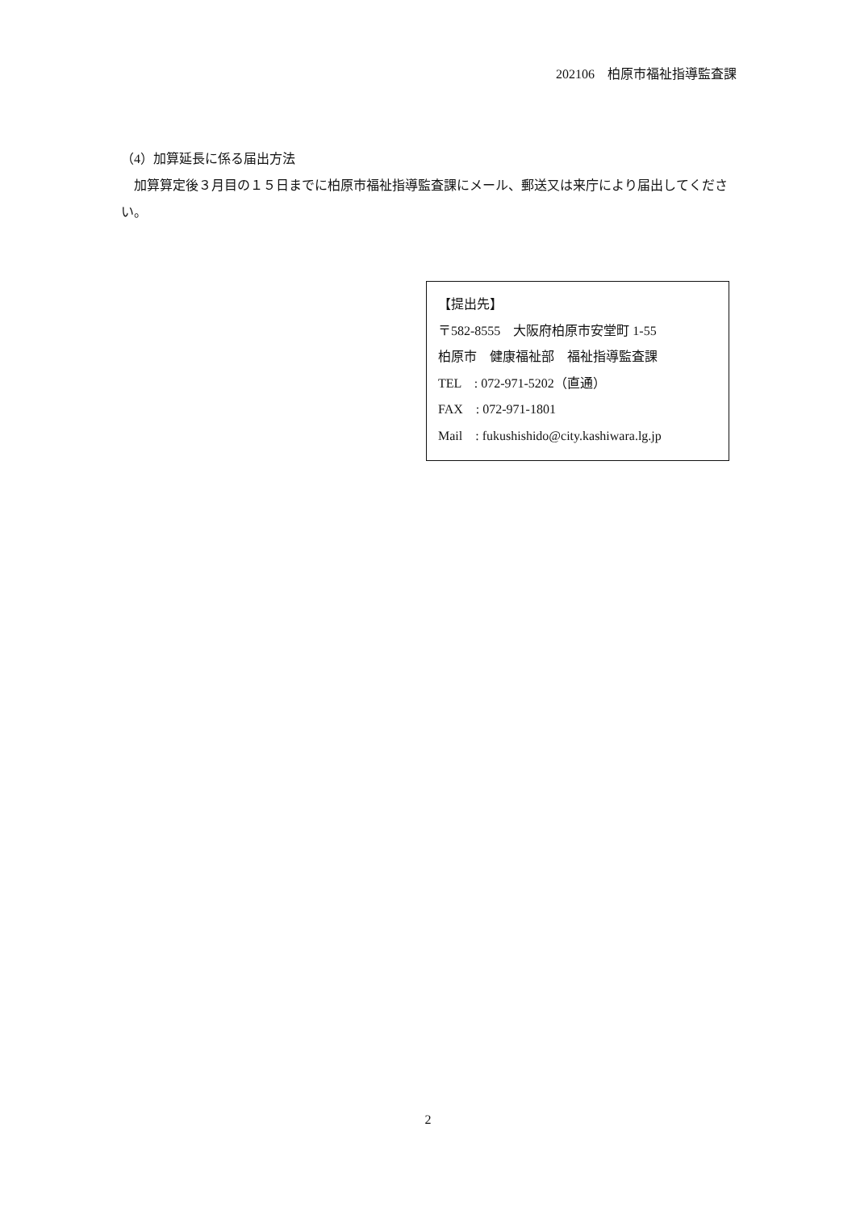202106　柏原市福祉指導監査課
（4）加算延長に係る届出方法
　加算算定後３月目の１５日までに柏原市福祉指導監査課にメール、郵送又は来庁により届出してください。
【提出先】
〒582-8555　大阪府柏原市安堂町 1-55
柏原市　健康福祉部　福祉指導監査課
TEL　: 072-971-5202（直通）
FAX　: 072-971-1801
Mail　: fukushishido@city.kashiwara.lg.jp
2